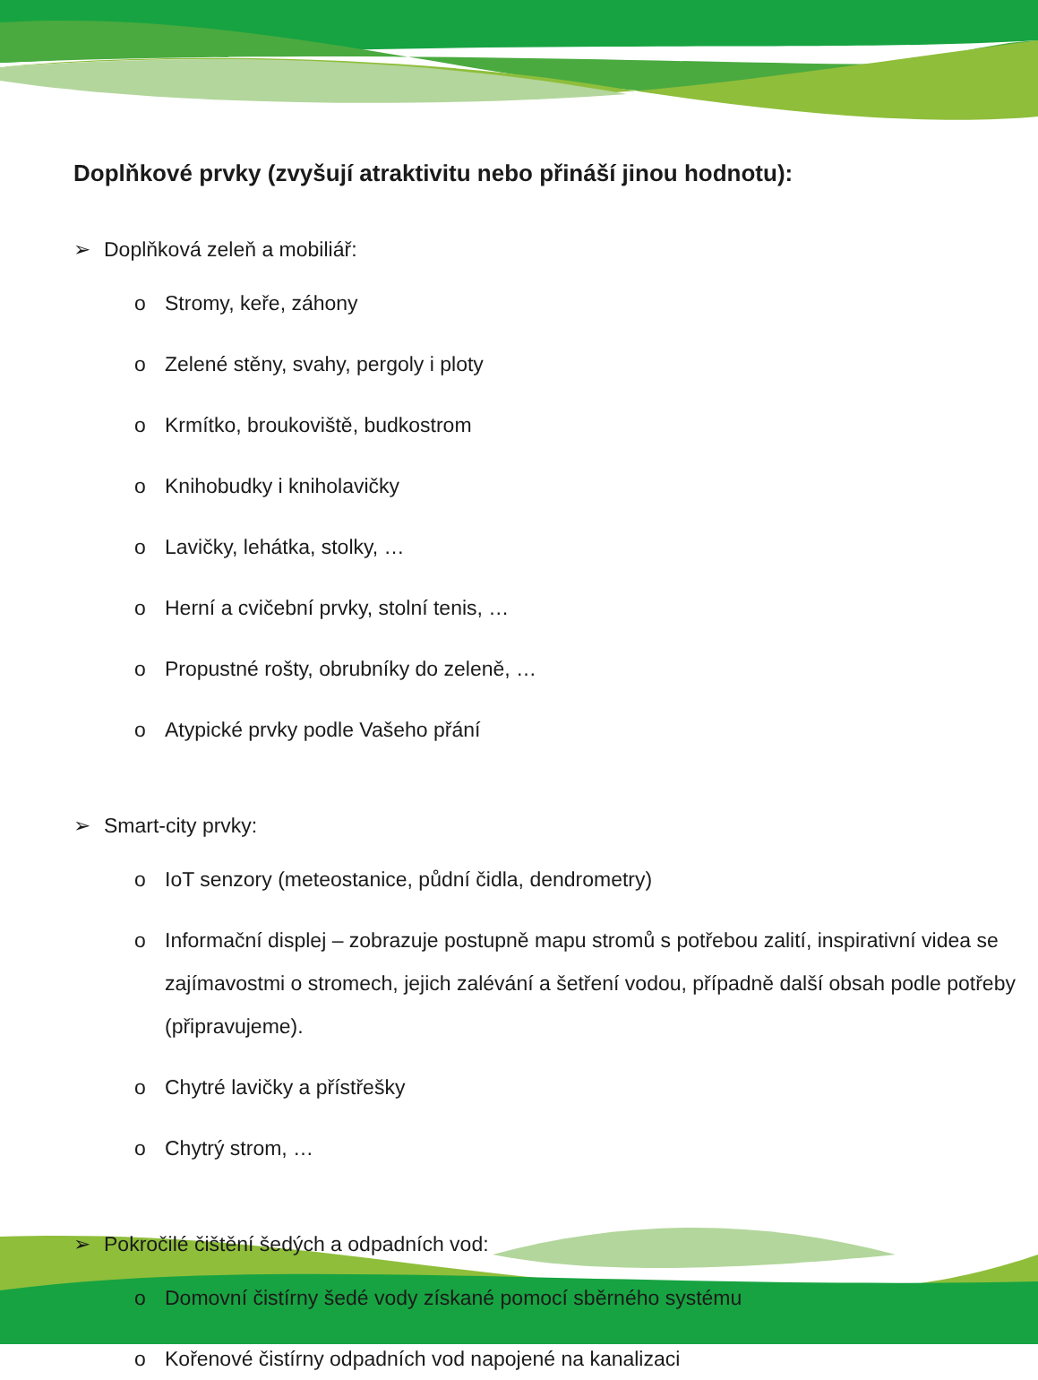Doplňkové prvky (zvyšují atraktivitu nebo přináší jinou hodnotu):
➢ Doplňková zeleň a mobiliář:
o Stromy, keře, záhony
o Zelené stěny, svahy, pergoly i ploty
o Krmítko, broukoviště, budkostrom
o Knihobudky i kniholavičky
o Lavičky, lehátka, stolky, …
o Herní a cvičební prvky, stolní tenis, …
o Propustné rošty, obrubníky do zeleně, …
o Atypické prvky podle Vašeho přání
➢ Smart-city prvky:
o IoT senzory (meteostanice, půdní čidla, dendrometry)
o Informační displej – zobrazuje postupně mapu stromů s potřebou zalití, inspirativní videa se zajímavostmi o stromech, jejich zalévání a šetření vodou, případně další obsah podle potřeby (připravujeme).
o Chytré lavičky a přístřešky
o Chytrý strom, …
➢ Pokročilé čištění šedých a odpadních vod:
o Domovní čistírny šedé vody získané pomocí sběrného systému
o Kořenové čistírny odpadních vod napojené na kanalizaci